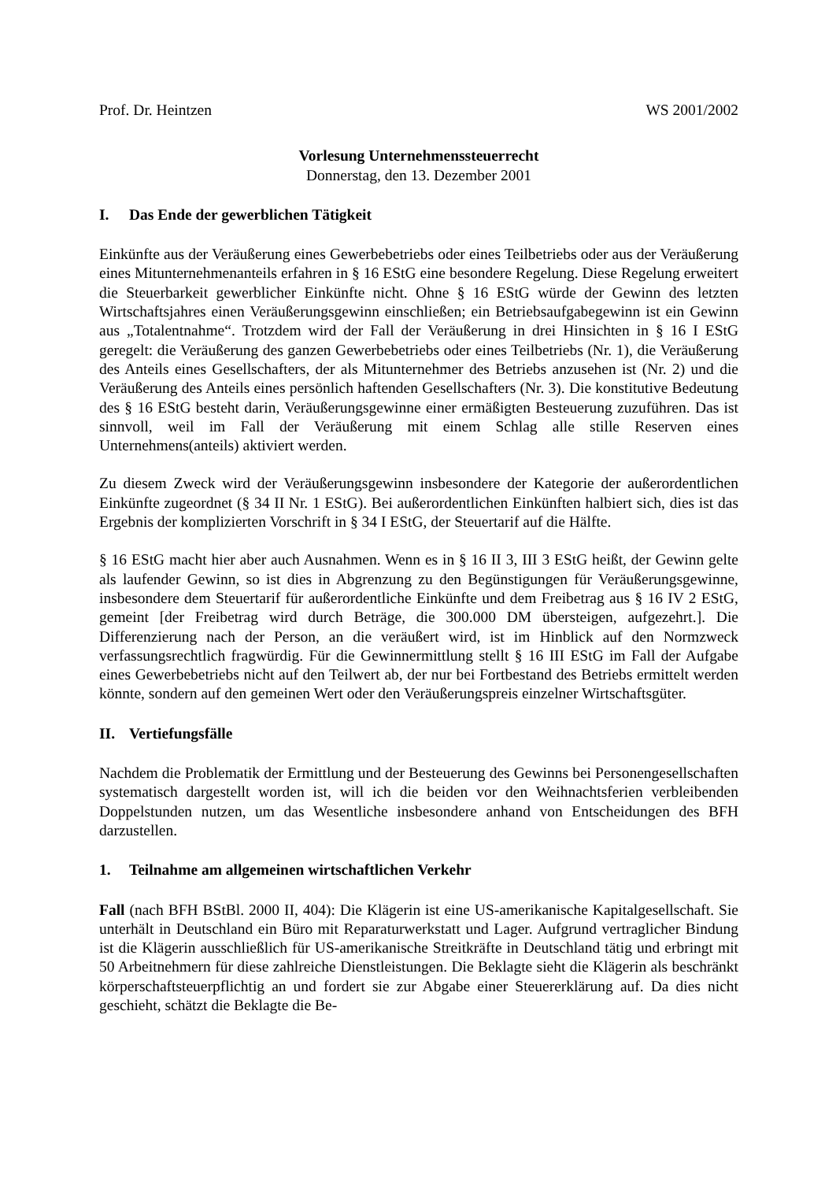Prof. Dr. Heintzen WS 2001/2002
Vorlesung Unternehmenssteuerrecht
Donnerstag, den 13. Dezember 2001
I. Das Ende der gewerblichen Tätigkeit
Einkünfte aus der Veräußerung eines Gewerbebetriebs oder eines Teilbetriebs oder aus der Veräußerung eines Mitunternehmenanteils erfahren in § 16 EStG eine besondere Regelung. Diese Regelung erweitert die Steuerbarkeit gewerblicher Einkünfte nicht. Ohne § 16 EStG würde der Gewinn des letzten Wirtschaftsjahres einen Veräußerungsgewinn einschließen; ein Betriebsaufgabegewinn ist ein Gewinn aus „Totalentnahme“. Trotzdem wird der Fall der Veräußerung in drei Hinsichten in § 16 I EStG geregelt: die Veräußerung des ganzen Gewerbebetriebs oder eines Teilbetriebs (Nr. 1), die Veräußerung des Anteils eines Gesellschafters, der als Mitunternehmer des Betriebs anzusehen ist (Nr. 2) und die Veräußerung des Anteils eines persönlich haftenden Gesellschafters (Nr. 3). Die konstitutive Bedeutung des § 16 EStG besteht darin, Veräußerungsgewinne einer ermäßigten Besteuerung zuzuführen. Das ist sinnvoll, weil im Fall der Veräußerung mit einem Schlag alle stille Reserven eines Unternehmens(anteils) aktiviert werden.
Zu diesem Zweck wird der Veräußerungsgewinn insbesondere der Kategorie der außerordentlichen Einkünfte zugeordnet (§ 34 II Nr. 1 EStG). Bei außerordentlichen Einkünften halbiert sich, dies ist das Ergebnis der komplizierten Vorschrift in § 34 I EStG, der Steuertarif auf die Hälfte.
§ 16 EStG macht hier aber auch Ausnahmen. Wenn es in § 16 II 3, III 3 EStG heißt, der Gewinn gelte als laufender Gewinn, so ist dies in Abgrenzung zu den Begünstigungen für Veräußerungsgewinne, insbesondere dem Steuertarif für außerordentliche Einkünfte und dem Freibetrag aus § 16 IV 2 EStG, gemeint [der Freibetrag wird durch Beträge, die 300.000 DM übersteigen, aufgezehrt.]. Die Differenzierung nach der Person, an die veräußert wird, ist im Hinblick auf den Normzweck verfassungsrechtlich fragwürdig. Für die Gewinnermittlung stellt § 16 III EStG im Fall der Aufgabe eines Gewerbebetriebs nicht auf den Teilwert ab, der nur bei Fortbestand des Betriebs ermittelt werden könnte, sondern auf den gemeinen Wert oder den Veräußerungspreis einzelner Wirtschaftsgüter.
II. Vertiefungsfälle
Nachdem die Problematik der Ermittlung und der Besteuerung des Gewinns bei Personengesellschaften systematisch dargestellt worden ist, will ich die beiden vor den Weihnachtsferien verbleibenden Doppelstunden nutzen, um das Wesentliche insbesondere anhand von Entscheidungen des BFH darzustellen.
1. Teilnahme am allgemeinen wirtschaftlichen Verkehr
Fall (nach BFH BStBl. 2000 II, 404): Die Klägerin ist eine US-amerikanische Kapitalgesellschaft. Sie unterhält in Deutschland ein Büro mit Reparaturwerkstatt und Lager. Aufgrund vertraglicher Bindung ist die Klägerin ausschließlich für US-amerikanische Streitkräfte in Deutschland tätig und erbringt mit 50 Arbeitnehmern für diese zahlreiche Dienstleistungen. Die Beklagte sieht die Klägerin als beschränkt körperschaftsteuerpflichtig an und fordert sie zur Abgabe einer Steuererklärung auf. Da dies nicht geschieht, schätzt die Beklagte die Be-